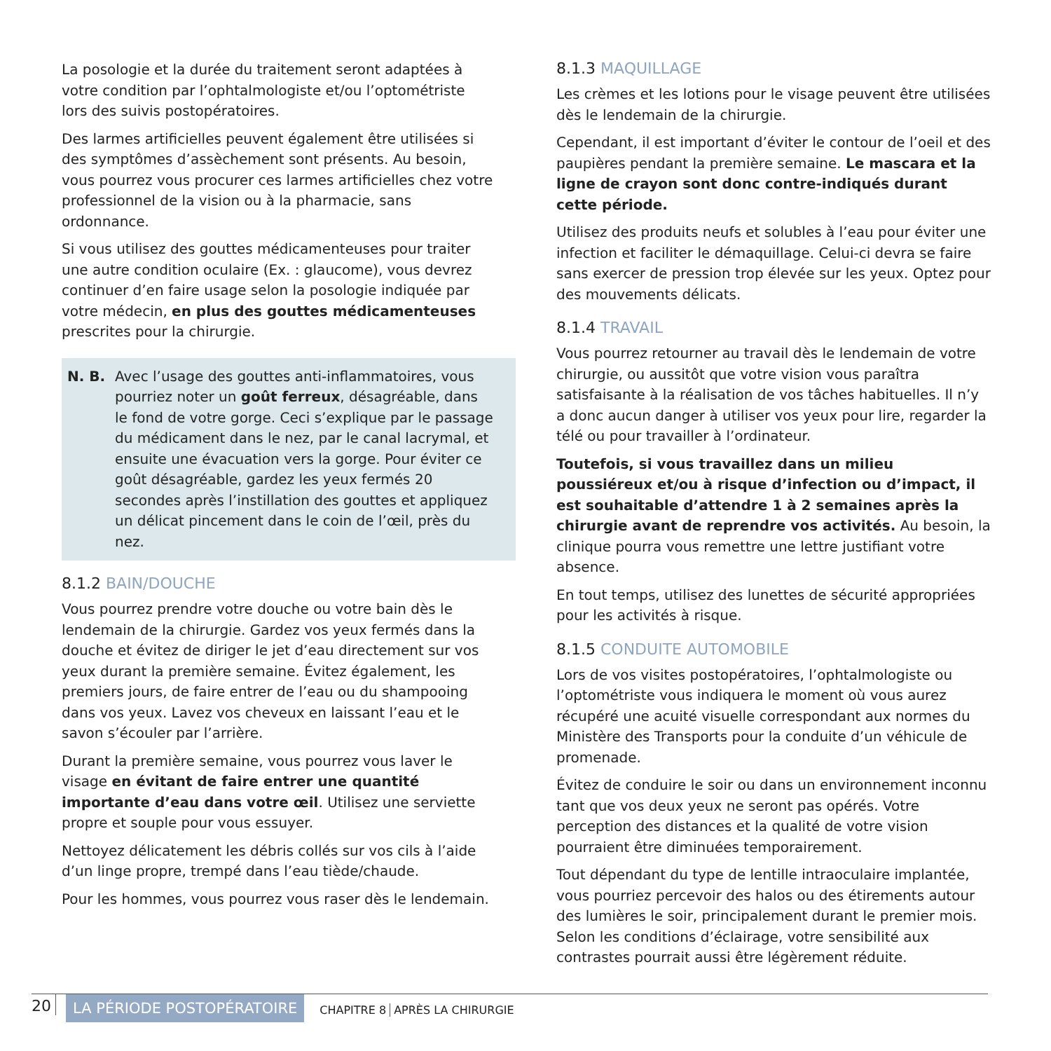La posologie et la durée du traitement seront adaptées à votre condition par l’ophtalmologiste et/ou l’optométriste lors des suivis postopératoires.
Des larmes artificielles peuvent également être utilisées si des symptômes d’assèchement sont présents. Au besoin, vous pourrez vous procurer ces larmes artificielles chez votre professionnel de la vision ou à la pharmacie, sans ordonnance.
Si vous utilisez des gouttes médicamenteuses pour traiter une autre condition oculaire (Ex. : glaucome), vous devrez continuer d’en faire usage selon la posologie indiquée par votre médecin, en plus des gouttes médicamenteuses prescrites pour la chirurgie.
N. B. Avec l’usage des gouttes anti-inflammatoires, vous pourriez noter un goût ferreux, désagréable, dans le fond de votre gorge. Ceci s’explique par le passage du médicament dans le nez, par le canal lacrymal, et ensuite une évacuation vers la gorge. Pour éviter ce goût désagréable, gardez les yeux fermés 20 secondes après l’instillation des gouttes et appliquez un délicat pincement dans le coin de l’œil, près du nez.
8.1.2 BAIN/DOUCHE
Vous pourrez prendre votre douche ou votre bain dès le lendemain de la chirurgie. Gardez vos yeux fermés dans la douche et évitez de diriger le jet d’eau directement sur vos yeux durant la première semaine. Évitez également, les premiers jours, de faire entrer de l’eau ou du shampooing dans vos yeux. Lavez vos cheveux en laissant l’eau et le savon s’écouler par l’arrière.
Durant la première semaine, vous pourrez vous laver le visage en évitant de faire entrer une quantité importante d’eau dans votre œil. Utilisez une serviette propre et souple pour vous essuyer.
Nettoyez délicatement les débris collés sur vos cils à l’aide d’un linge propre, trempé dans l’eau tiède/chaude.
Pour les hommes, vous pourrez vous raser dès le lendemain.
8.1.3 MAQUILLAGE
Les crèmes et les lotions pour le visage peuvent être utilisées dès le lendemain de la chirurgie.
Cependant, il est important d’éviter le contour de l’oeil et des paupières pendant la première semaine. Le mascara et la ligne de crayon sont donc contre-indiqués durant cette période.
Utilisez des produits neufs et solubles à l’eau pour éviter une infection et faciliter le démaquillage. Celui-ci devra se faire sans exercer de pression trop élevée sur les yeux. Optez pour des mouvements délicats.
8.1.4 TRAVAIL
Vous pourrez retourner au travail dès le lendemain de votre chirurgie, ou aussitôt que votre vision vous paraîtra satisfaisante à la réalisation de vos tâches habituelles. Il n’y a donc aucun danger à utiliser vos yeux pour lire, regarder la télé ou pour travailler à l’ordinateur.
Toutefois, si vous travaillez dans un milieu poussiéreux et/ou à risque d’infection ou d’impact, il est souhaitable d’attendre 1 à 2 semaines après la chirurgie avant de reprendre vos activités. Au besoin, la clinique pourra vous remettre une lettre justifiant votre absence.
En tout temps, utilisez des lunettes de sécurité appropriées pour les activités à risque.
8.1.5 CONDUITE AUTOMOBILE
Lors de vos visites postopératoires, l’ophtalmologiste ou l’optométriste vous indiquera le moment où vous aurez récupéré une acuité visuelle correspondant aux normes du Ministère des Transports pour la conduite d’un véhicule de promenade.
Évitez de conduire le soir ou dans un environnement inconnu tant que vos deux yeux ne seront pas opérés. Votre perception des distances et la qualité de votre vision pourraient être diminuées temporairement.
Tout dépendant du type de lentille intraoculaire implantée, vous pourriez percevoir des halos ou des étirements autour des lumières le soir, principalement durant le premier mois. Selon les conditions d’éclairage, votre sensibilité aux contrastes pourrait aussi être légèrement réduite.
20
LA PÉRIODE POSTOPÉRATOIRE
CHAPITRE 8 APRÈS LA CHIRURGIE